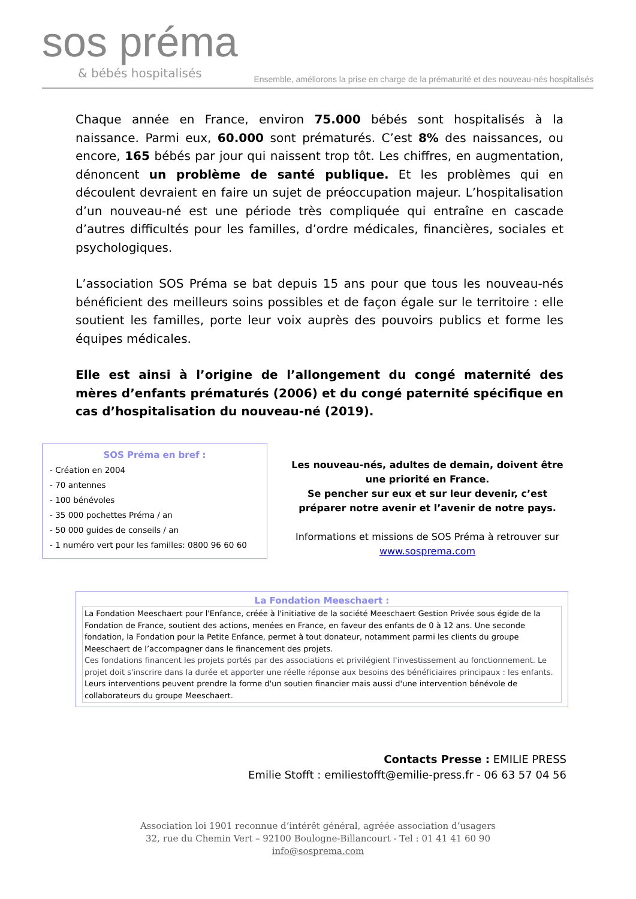sos préma
& bébés hospitalisés
Ensemble, améliorons la prise en charge de la prématurité et des nouveau-nés hospitalisés
Chaque année en France, environ 75.000 bébés sont hospitalisés à la naissance. Parmi eux, 60.000 sont prématurés. C’est 8% des naissances, ou encore, 165 bébés par jour qui naissent trop tôt. Les chiffres, en augmentation, dénoncent un problème de santé publique. Et les problèmes qui en découlent devraient en faire un sujet de préoccupation majeur. L’hospitalisation d’un nouveau-né est une période très compliquée qui entraîne en cascade d’autres difficultés pour les familles, d’ordre médicales, financières, sociales et psychologiques.
L’association SOS Préma se bat depuis 15 ans pour que tous les nouveau-nés bénéficient des meilleurs soins possibles et de façon égale sur le territoire : elle soutient les familles, porte leur voix auprès des pouvoirs publics et forme les équipes médicales.
Elle est ainsi à l’origine de l’allongement du congé maternité des mères d’enfants prématurés (2006) et du congé paternité spécifique en cas d’hospitalisation du nouveau-né (2019).
SOS Préma en bref :
- Création en 2004
- 70 antennes
- 100 bénévoles
- 35 000 pochettes Préma / an
- 50 000 guides de conseils / an
- 1 numéro vert pour les familles: 0800 96 60 60
Les nouveau-nés, adultes de demain, doivent être une priorité en France.
Se pencher sur eux et sur leur devenir, c’est préparer notre avenir et l’avenir de notre pays.
Informations et missions de SOS Préma à retrouver sur
www.sosprema.com
La Fondation Meeschaert :
La Fondation Meeschaert pour l'Enfance, créée à l'initiative de la société Meeschaert Gestion Privée sous égide de la Fondation de France, soutient des actions, menées en France, en faveur des enfants de 0 à 12 ans. Une seconde fondation, la Fondation pour la Petite Enfance, permet à tout donateur, notamment parmi les clients du groupe Meeschaert de l’accompagner dans le financement des projets.
Ces fondations financent les projets portés par des associations et privilégient l'investissement au fonctionnement. Le projet doit s'inscrire dans la durée et apporter une réelle réponse aux besoins des bénéficiaires principaux : les enfants.
Leurs interventions peuvent prendre la forme d'un soutien financier mais aussi d'une intervention bénévole de collaborateurs du groupe Meeschaert.
Contacts Presse : EMILIE PRESS
Emilie Stofft : emiliestofft@emilie-press.fr - 06 63 57 04 56
Association loi 1901 reconnue d’intérêt général, agréée association d’usagers
32, rue du Chemin Vert – 92100 Boulogne-Billancourt - Tel : 01 41 41 60 90
info@sosprema.com